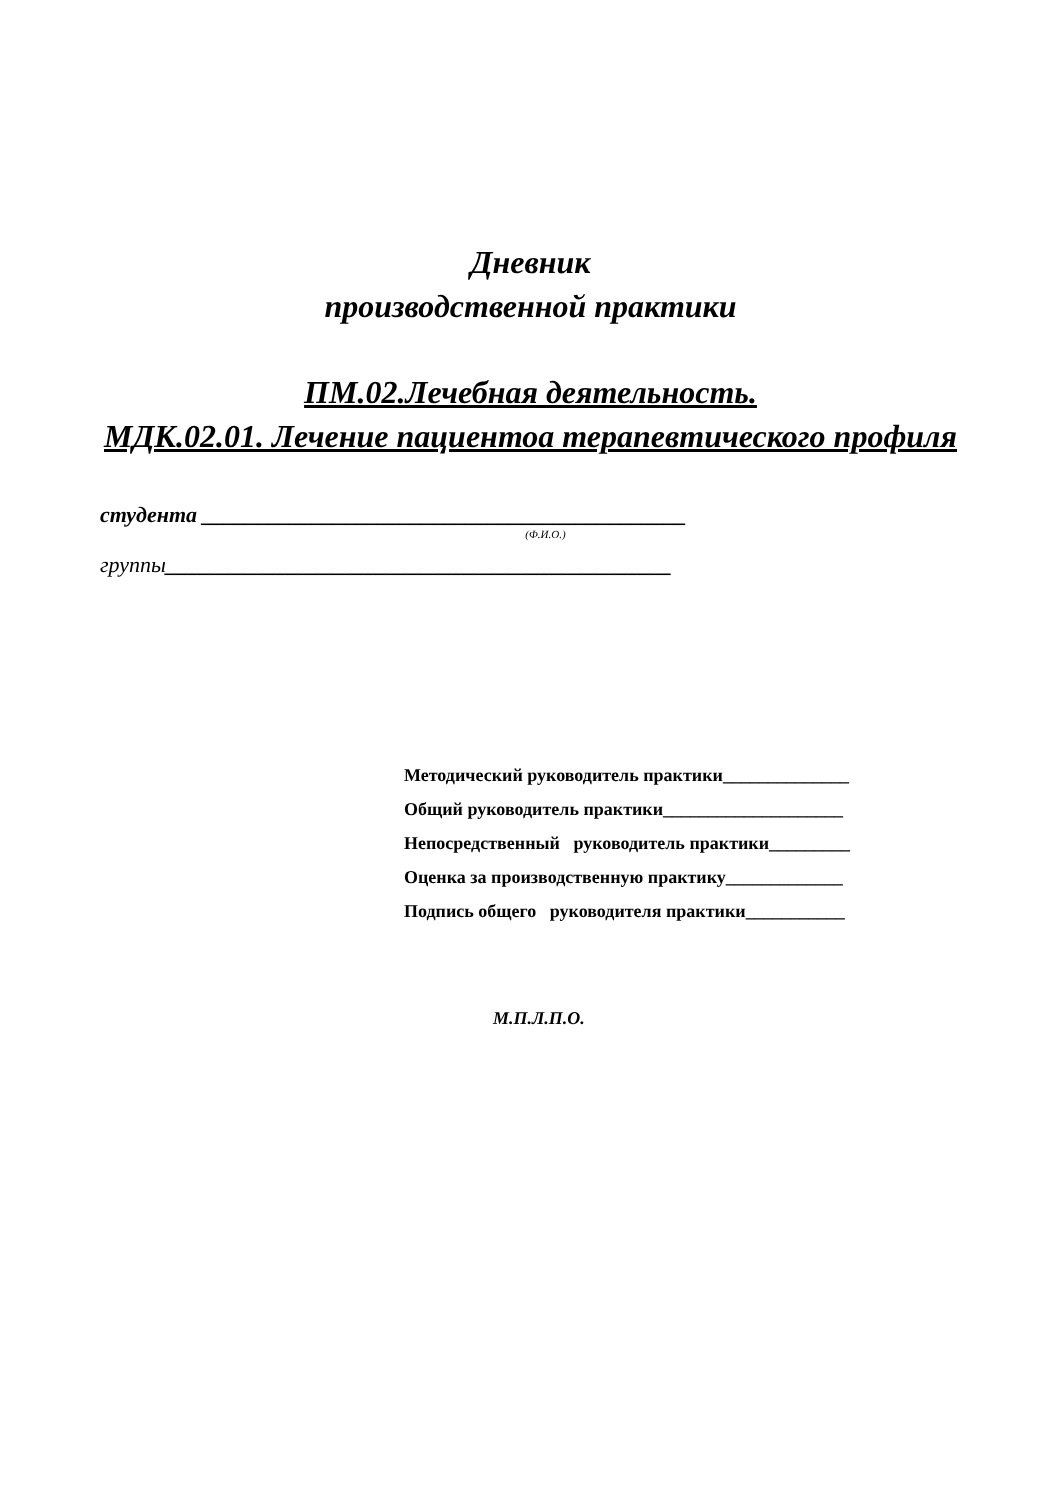Дневник
производственной практики
ПМ.02.Лечебная деятельность.
МДК.02.01. Лечение пациентоа терапевтического профиля
студента ____________________________________________
(Ф.И.О.)
группы______________________________________________
Методический руководитель практики______________
Общий руководитель практики____________________
Непосредственный руководитель практики_________
Оценка за производственную практику_____________
Подпись общего руководителя практики___________
М.П.Л.П.О.